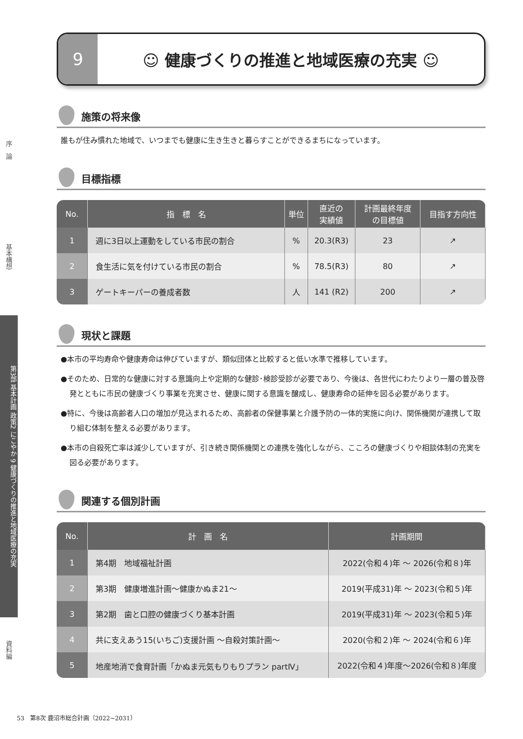序　論
基本構想
第3部 基本計画 政策2 にこやか 9 健康づくりの推進と地域医療の充実
資料編
9 ☺ 健康づくりの推進と地域医療の充実 ☺
施策の将来像
誰もが住み慣れた地域で、いつまでも健康に生き生きと暮らすことができるまちになっています。
目標指標
| No. | 指 標 名 | 単位 | 直近の 実績値 | 計画最終年度 の目標値 | 目指す方向性 |
| --- | --- | --- | --- | --- | --- |
| 1 | 週に3日以上運動をしている市民の割合 | % | 20.3(R3) | 23 | ↗ |
| 2 | 食生活に気を付けている市民の割合 | % | 78.5(R3) | 80 | ↗ |
| 3 | ゲートキーパーの養成者数 | 人 | 141 (R2) | 200 | ↗ |
現状と課題
●本市の平均寿命や健康寿命は伸びていますが、類似団体と比較すると低い水準で推移しています。
●そのため、日常的な健康に対する意識向上や定期的な健診･検診受診が必要であり、今後は、各世代にわたりより一層の普及啓発とともに市民の健康づくり事業を充実させ、健康に関する意識を醸成し、健康寿命の延伸を図る必要があります。
●特に、今後は高齢者人口の増加が見込まれるため、高齢者の保健事業と介護予防の一体的実施に向け、関係機関が連携して取り組む体制を整える必要があります。
●本市の自殺死亡率は減少していますが、引き続き関係機関との連携を強化しながら、こころの健康づくりや相談体制の充実を図る必要があります。
関連する個別計画
| No. | 計 画 名 | 計画期間 |
| --- | --- | --- |
| 1 | 第4期 地域福祉計画 | 2022(令和４)年 ～ 2026(令和８)年 |
| 2 | 第3期 健康増進計画～健康かぬま21～ | 2019(平成31)年 ～ 2023(令和５)年 |
| 3 | 第2期 歯と口腔の健康づくり基本計画 | 2019(平成31)年 ～ 2023(令和５)年 |
| 4 | 共に支えあう15(いちご)支援計画 ～自殺対策計画～ | 2020(令和２)年 ～ 2024(令和６)年 |
| 5 | 地産地消で食育計画「かぬま元気もりもりプラン partⅣ」 | 2022(令和４)年度～2026(令和８)年度 |
53　第8次 鹿沼市総合計画（2022~2031）